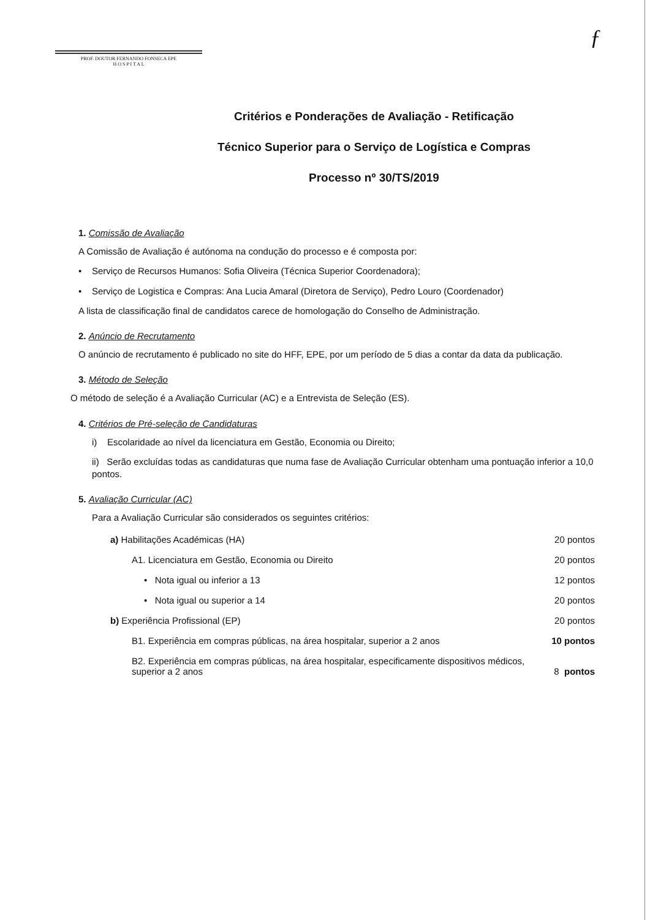PROF. DOUTOR FERNANDO FONSECA EPE
H O S P I T A L
ƒ
Critérios e Ponderações de Avaliação - Retificação
Técnico Superior para o Serviço de Logística e Compras
Processo nº 30/TS/2019
1. Comissão de Avaliação
A Comissão de Avaliação é autónoma na condução do processo e é composta por:
• Serviço de Recursos Humanos: Sofia Oliveira (Técnica Superior Coordenadora);
• Serviço de Logistica e Compras: Ana Lucia Amaral (Diretora de Serviço), Pedro Louro (Coordenador)
A lista de classificação final de candidatos carece de homologação do Conselho de Administração.
2. Anúncio de Recrutamento
O anúncio de recrutamento é publicado no site do HFF, EPE, por um período de 5 dias a contar da data da publicação.
3. Método de Seleção
O método de seleção é a Avaliação Curricular (AC) e a Entrevista de Seleção (ES).
4. Critérios de Pré-seleção de Candidaturas
i) Escolaridade ao nível da licenciatura em Gestão, Economia ou Direito;
ii) Serão excluídas todas as candidaturas que numa fase de Avaliação Curricular obtenham uma pontuação inferior a 10,0 pontos.
5. Avaliação Curricular (AC)
Para a Avaliação Curricular são considerados os seguintes critérios:
a) Habilitações Académicas (HA) 20 pontos
A1. Licenciatura em Gestão, Economia ou Direito 20 pontos
• Nota igual ou inferior a 13 12 pontos
• Nota igual ou superior a 14 20 pontos
b) Experiência Profissional (EP) 20 pontos
B1. Experiência em compras públicas, na área hospitalar, superior a 2 anos 10 pontos
B2. Experiência em compras públicas, na área hospitalar, especificamente dispositivos médicos,
superior a 2 anos 8 pontos